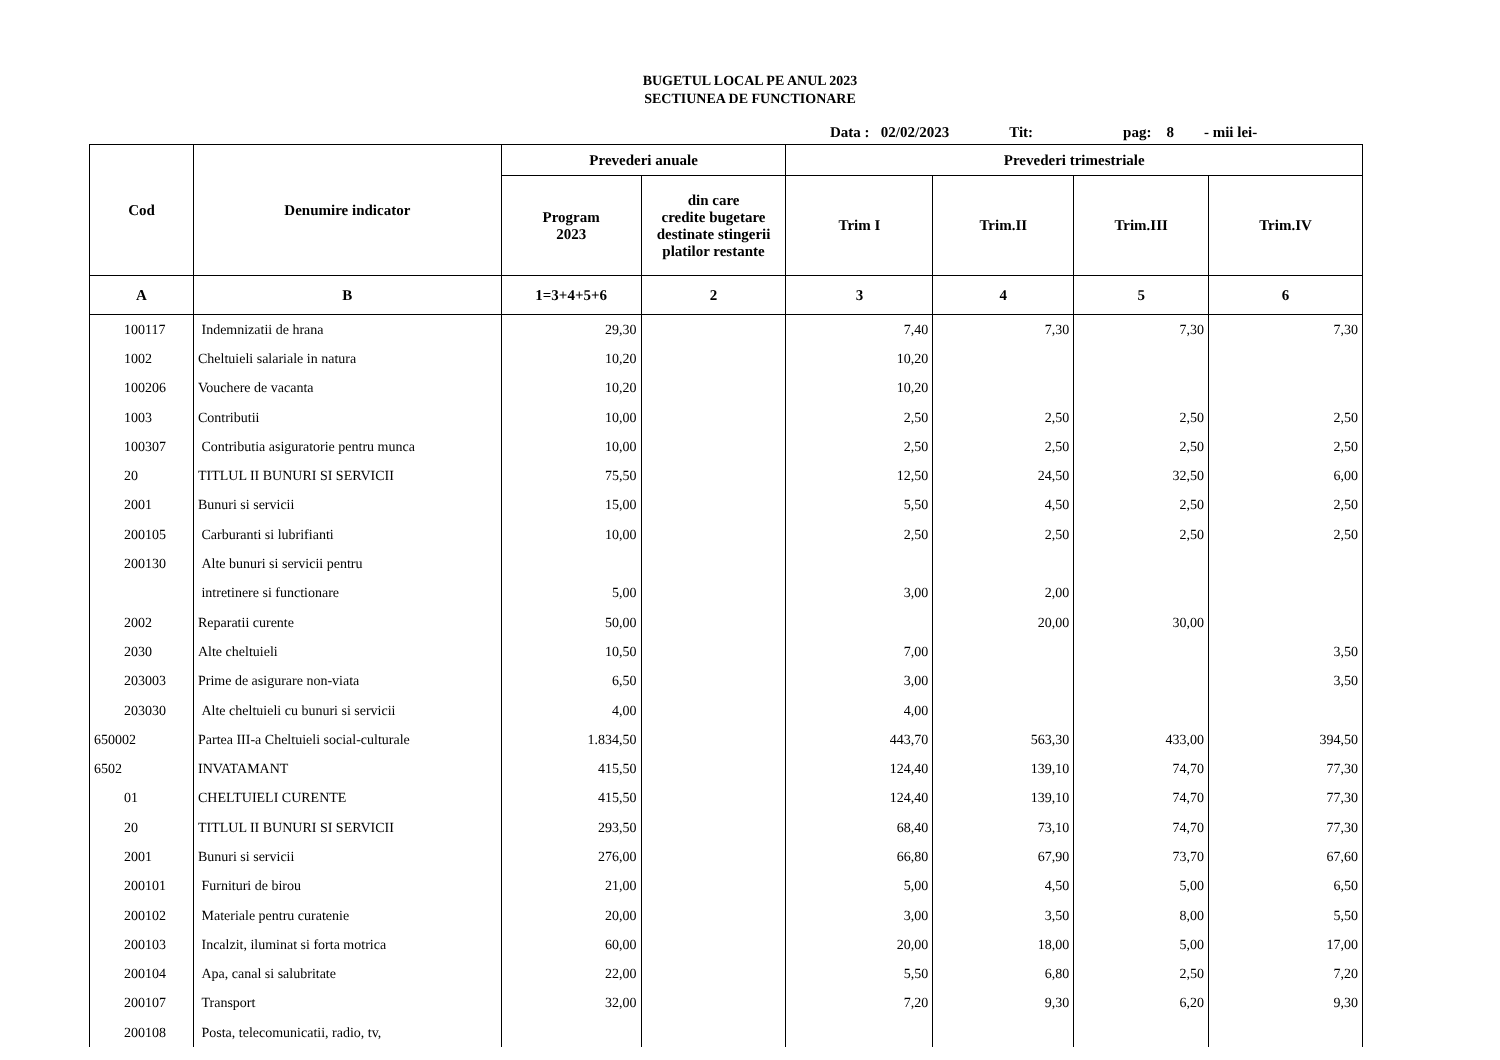BUGETUL LOCAL PE ANUL 2023
SECTIUNEA DE FUNCTIONARE
Data : 02/02/2023 Tit: pag: 8 - mii lei-
| Cod | Denumire indicator | Prevederi anuale | | Prevederi trimestriale | | | |
| --- | --- | --- | --- | --- | --- | --- | --- |
| | | Program 2023 | din care credite bugetare destinate stingerii platilor restante | Trim I | Trim.II | Trim.III | Trim.IV |
| A | B | 1=3+4+5+6 | 2 | 3 | 4 | 5 | 6 |
| 100117 | Indemnizatii de hrana | 29,30 | | 7,40 | 7,30 | 7,30 | 7,30 |
| 1002 | Cheltuieli salariale in natura | 10,20 | | 10,20 | | | |
| 100206 | Vouchere de vacanta | 10,20 | | 10,20 | | | |
| 1003 | Contributii | 10,00 | | 2,50 | 2,50 | 2,50 | 2,50 |
| 100307 | Contributia asiguratorie pentru munca | 10,00 | | 2,50 | 2,50 | 2,50 | 2,50 |
| 20 | TITLUL II BUNURI SI SERVICII | 75,50 | | 12,50 | 24,50 | 32,50 | 6,00 |
| 2001 | Bunuri si servicii | 15,00 | | 5,50 | 4,50 | 2,50 | 2,50 |
| 200105 | Carburanti si lubrifianti | 10,00 | | 2,50 | 2,50 | 2,50 | 2,50 |
| 200130 | Alte bunuri si servicii pentru | | | | | | |
| | intretinere si functionare | 5,00 | | 3,00 | 2,00 | | |
| 2002 | Reparatii curente | 50,00 | | | 20,00 | 30,00 | |
| 2030 | Alte cheltuieli | 10,50 | | 7,00 | | | 3,50 |
| 203003 | Prime de asigurare non-viata | 6,50 | | 3,00 | | | 3,50 |
| 203030 | Alte cheltuieli cu bunuri si servicii | 4,00 | | 4,00 | | | |
| 650002 | Partea III-a Cheltuieli social-culturale | 1.834,50 | | 443,70 | 563,30 | 433,00 | 394,50 |
| 6502 | INVATAMANT | 415,50 | | 124,40 | 139,10 | 74,70 | 77,30 |
| 01 | CHELTUIELI CURENTE | 415,50 | | 124,40 | 139,10 | 74,70 | 77,30 |
| 20 | TITLUL II BUNURI SI SERVICII | 293,50 | | 68,40 | 73,10 | 74,70 | 77,30 |
| 2001 | Bunuri si servicii | 276,00 | | 66,80 | 67,90 | 73,70 | 67,60 |
| 200101 | Furnituri de birou | 21,00 | | 5,00 | 4,50 | 5,00 | 6,50 |
| 200102 | Materiale pentru curatenie | 20,00 | | 3,00 | 3,50 | 8,00 | 5,50 |
| 200103 | Incalzit, iluminat si forta motrica | 60,00 | | 20,00 | 18,00 | 5,00 | 17,00 |
| 200104 | Apa, canal si salubritate | 22,00 | | 5,50 | 6,80 | 2,50 | 7,20 |
| 200107 | Transport | 32,00 | | 7,20 | 9,30 | 6,20 | 9,30 |
| 200108 | Posta, telecomunicatii, radio, tv, | | | | | | |